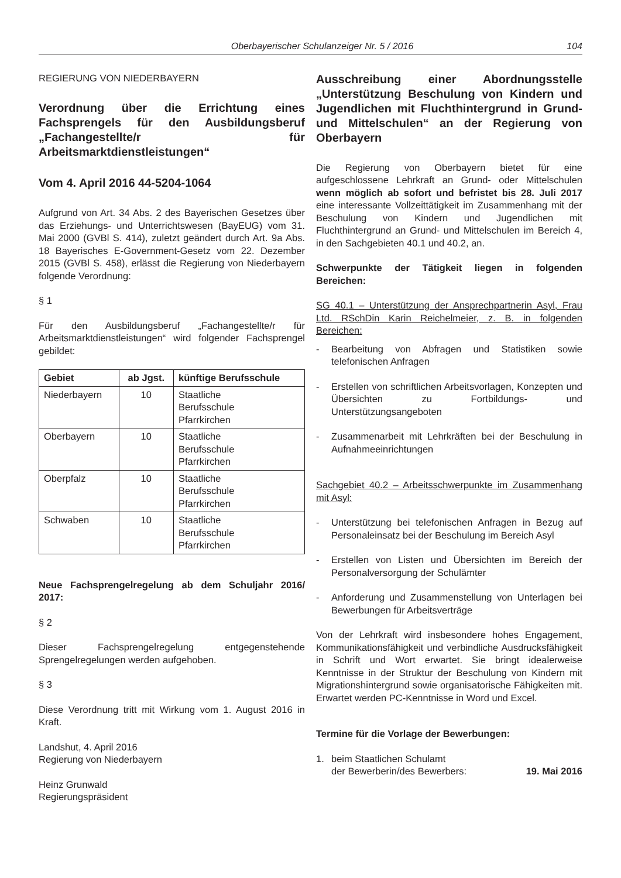Oberbayerischer Schulanzeiger Nr. 5 / 2016 104
REGIERUNG VON NIEDERBAYERN
Verordnung über die Errichtung eines Fachsprengels für den Ausbildungsberuf „Fachangestellte/r für Arbeitsmarktdienstleistungen“
Vom 4. April 2016 44-5204-1064
Aufgrund von Art. 34 Abs. 2 des Bayerischen Gesetzes über das Erziehungs- und Unterrichtswesen (BayEUG) vom 31. Mai 2000 (GVBl S. 414), zuletzt geändert durch Art. 9a Abs. 18 Bayerisches E-Government-Gesetz vom 22. Dezember 2015 (GVBl S. 458), erlässt die Regierung von Niederbayern folgende Verordnung:
§ 1
Für den Ausbildungsberuf „Fachangestellte/r für Arbeitsmarktdienstleistungen“ wird folgender Fachsprengel gebildet:
| Gebiet | ab Jgst. | künftige Berufsschule |
| --- | --- | --- |
| Niederbayern | 10 | Staatliche Berufsschule Pfarrkirchen |
| Oberbayern | 10 | Staatliche Berufsschule Pfarrkirchen |
| Oberpfalz | 10 | Staatliche Berufsschule Pfarrkirchen |
| Schwaben | 10 | Staatliche Berufsschule Pfarrkirchen |
Neue Fachsprengelregelung ab dem Schuljahr 2016/ 2017:
§ 2
Dieser Fachsprengelregelung entgegenstehende Sprengelregelungen werden aufgehoben.
§ 3
Diese Verordnung tritt mit Wirkung vom 1. August 2016 in Kraft.
Landshut, 4. April 2016
Regierung von Niederbayern
Heinz Grunwald
Regierungspräsident
Ausschreibung einer Abordnungsstelle „Unterstützung Beschulung von Kindern und Jugendlichen mit Fluchthintergrund in Grund- und Mittelschulen“ an der Regierung von Oberbayern
Die Regierung von Oberbayern bietet für eine aufgeschlossene Lehrkraft an Grund- oder Mittelschulen wenn möglich ab sofort und befristet bis 28. Juli 2017 eine interessante Vollzeittätigkeit im Zusammenhang mit der Beschulung von Kindern und Jugendlichen mit Fluchthintergrund an Grund- und Mittelschulen im Bereich 4, in den Sachgebieten 40.1 und 40.2, an.
Schwerpunkte der Tätigkeit liegen in folgenden Bereichen:
SG 40.1 – Unterstützung der Ansprechpartnerin Asyl, Frau Ltd. RSchDin Karin Reichelmeier, z. B. in folgenden Bereichen:
- Bearbeitung von Abfragen und Statistiken sowie telefonischen Anfragen
- Erstellen von schriftlichen Arbeitsvorlagen, Konzepten und Übersichten zu Fortbildungs- und Unterstützungsangeboten
- Zusammenarbeit mit Lehrkräften bei der Beschulung in Aufnahmeeinrichtungen
Sachgebiet 40.2 – Arbeitsschwerpunkte im Zusammenhang mit Asyl:
- Unterstützung bei telefonischen Anfragen in Bezug auf Personaleinsatz bei der Beschulung im Bereich Asyl
- Erstellen von Listen und Übersichten im Bereich der Personalversorgung der Schulämter
- Anforderung und Zusammenstellung von Unterlagen bei Bewerbungen für Arbeitsverträge
Von der Lehrkraft wird insbesondere hohes Engagement, Kommunikationsfähigkeit und verbindliche Ausdrucksfähigkeit in Schrift und Wort erwartet. Sie bringt idealerweise Kenntnisse in der Struktur der Beschulung von Kindern mit Migrationshintergrund sowie organisatorische Fähigkeiten mit. Erwartet werden PC-Kenntnisse in Word und Excel.
Termine für die Vorlage der Bewerbungen:
1. beim Staatlichen Schulamt
der Bewerberin/des Bewerbers: 19. Mai 2016